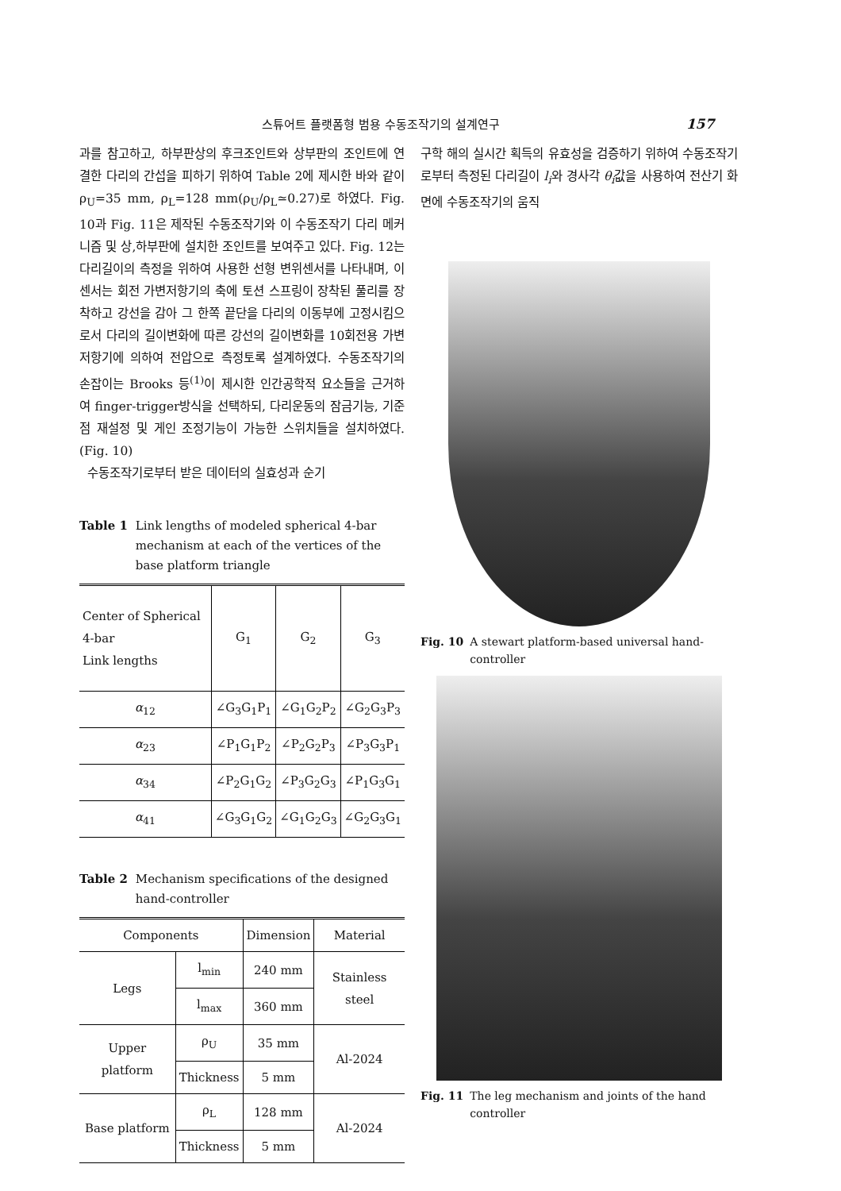스튜어트 플랫폼형 범용 수동조작기의 설계연구 157
과를 참고하고, 하부판상의 후크조인트와 상부판의 조인트에 연결한 다리의 간섭을 피하기 위하여 Table 2에 제시한 바와 같이 ρ<sub>U</sub>=35 mm, ρ<sub>L</sub>=128 mm(ρ<sub>U</sub>/ρ<sub>L</sub>≃0.27)로 하였다. Fig. 10과 Fig. 11은 제작된 수동조작기와 이 수동조작기 다리 메커니즘 및 상,하부판에 설치한 조인트를 보여주고 있다. Fig. 12는 다리길이의 측정을 위하여 사용한 선형 변위센서를 나타내며, 이 센서는 회전 가변저항기의 축에 토션 스프링이 장착된 풀리를 장착하고 강선을 감아 그 한쪽 끝단을 다리의 이동부에 고정시킴으로서 다리의 길이변화에 따른 강선의 길이변화를 10회전용 가변저항기에 의하여 전압으로 측정토록 설계하였다. 수동조작기의 손잡이는 Brooks 등<sup>(1)</sup>이 제시한 인간공학적 요소들을 근거하여 finger-trigger방식을 선택하되, 다리운동의 잠금기능, 기준점 재설정 및 게인 조정기능이 가능한 스위치들을 설치하였다. (Fig. 10)
수동조작기로부터 받은 데이터의 실효성과 순기
Table 1 Link lengths of modeled spherical 4-bar mechanism at each of the vertices of the base platform triangle
| Center of Spherical 4-bar Link lengths | G<sub>1</sub> | G<sub>2</sub> | G<sub>3</sub> |
| --- | --- | --- | --- |
| α<sub>12</sub> | ∠G<sub>3</sub>G<sub>1</sub>P<sub>1</sub> | ∠G<sub>1</sub>G<sub>2</sub>P<sub>2</sub> | ∠G<sub>2</sub>G<sub>3</sub>P<sub>3</sub> |
| α<sub>23</sub> | ∠P<sub>1</sub>G<sub>1</sub>P<sub>2</sub> | ∠P<sub>2</sub>G<sub>2</sub>P<sub>3</sub> | ∠P<sub>3</sub>G<sub>3</sub>P<sub>1</sub> |
| α<sub>34</sub> | ∠P<sub>2</sub>G<sub>1</sub>G<sub>2</sub> | ∠P<sub>3</sub>G<sub>2</sub>G<sub>3</sub> | ∠P<sub>1</sub>G<sub>3</sub>G<sub>1</sub> |
| α<sub>41</sub> | ∠G<sub>3</sub>G<sub>1</sub>G<sub>2</sub> | ∠G<sub>1</sub>G<sub>2</sub>G<sub>3</sub> | ∠G<sub>2</sub>G<sub>3</sub>G<sub>1</sub> |
Table 2 Mechanism specifications of the designed hand-controller
| Components | | Dimension | Material |
| --- | --- | --- | --- |
| Legs | l<sub>min</sub> | 240 mm | Stainless steel |
| | l<sub>max</sub> | 360 mm | |
| Upper platform | ρ<sub>U</sub> | 35 mm | Al-2024 |
| | Thickness | 5 mm | |
| Base platform | ρ<sub>L</sub> | 128 mm | Al-2024 |
| | Thickness | 5 mm | |
구학 해의 실시간 획득의 유효성을 검증하기 위하여 수동조작기로부터 측정된 다리길이 l<sub>i</sub>와 경사각 θ<sub>i</sub>값을 사용하여 전산기 화면에 수동조작기의 움직
Fig. 10 A stewart platform-based universal hand-controller
Fig. 11 The leg mechanism and joints of the hand controller